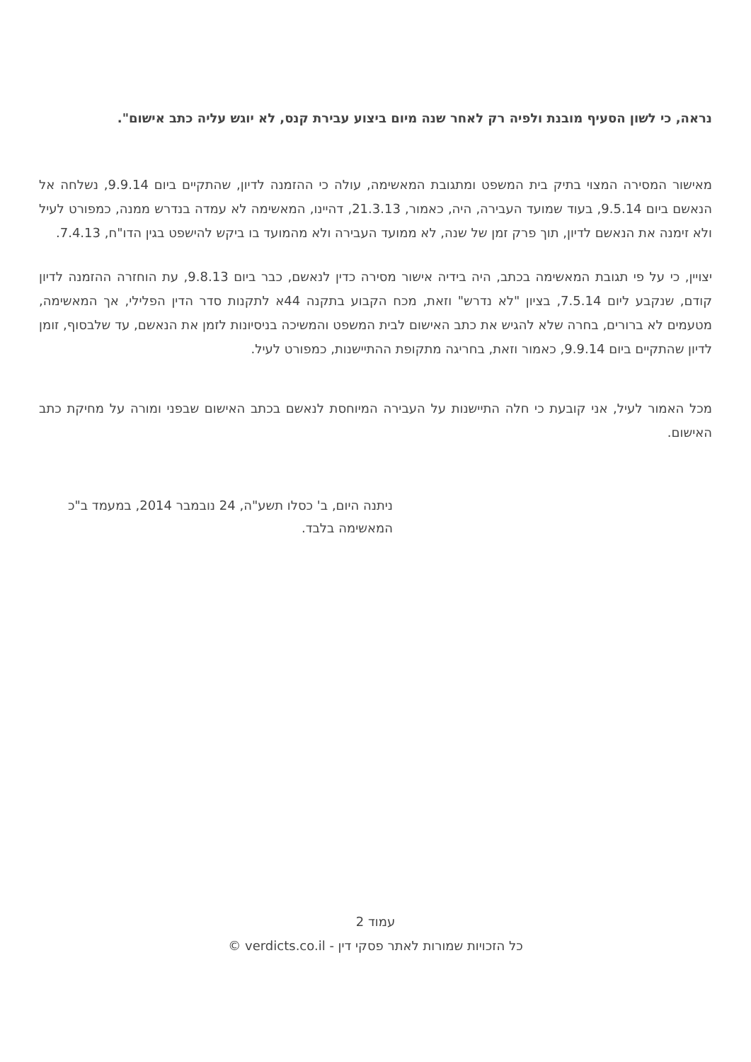נראה, כי לשון הסעיף מובנת ולפיה רק לאחר שנה מיום ביצוע עבירת קנס, לא יוגש עליה כתב אישום".
מאישור המסירה המצוי בתיק בית המשפט ומתגובת המאשימה, עולה כי ההזמנה לדיון, שהתקיים ביום 9.9.14, נשלחה אל הנאשם ביום 9.5.14, בעוד שמועד העבירה, היה, כאמור, 21.3.13, דהיינו, המאשימה לא עמדה בנדרש ממנה, כמפורט לעיל ולא זימנה את הנאשם לדיון, תוך פרק זמן של שנה, לא ממועד העבירה ולא מהמועד בו ביקש להישפט בגין הדו"ח, 7.4.13.
יצויין, כי על פי תגובת המאשימה בכתב, היה בידיה אישור מסירה כדין לנאשם, כבר ביום 9.8.13, עת הוחזרה ההזמנה לדיון קודם, שנקבע ליום 7.5.14, בציון "לא נדרש" וזאת, מכח הקבוע בתקנה 44א לתקנות סדר הדין הפלילי, אך המאשימה, מטעמים לא ברורים, בחרה שלא להגיש את כתב האישום לבית המשפט והמשיכה בניסיונות לזמן את הנאשם, עד שלבסוף, זומן לדיון שהתקיים ביום 9.9.14, כאמור וזאת, בחריגה מתקופת ההתיישנות, כמפורט לעיל.
מכל האמור לעיל, אני קובעת כי חלה התיישנות על העבירה המיוחסת לנאשם בכתב האישום שבפני ומורה על מחיקת כתב האישום.
ניתנה היום, ב' כסלו תשע"ה, 24 נובמבר 2014, במעמד ב"כ המאשימה בלבד.
עמוד 2
כל הזכויות שמורות לאתר פסקי דין - verdicts.co.il ©